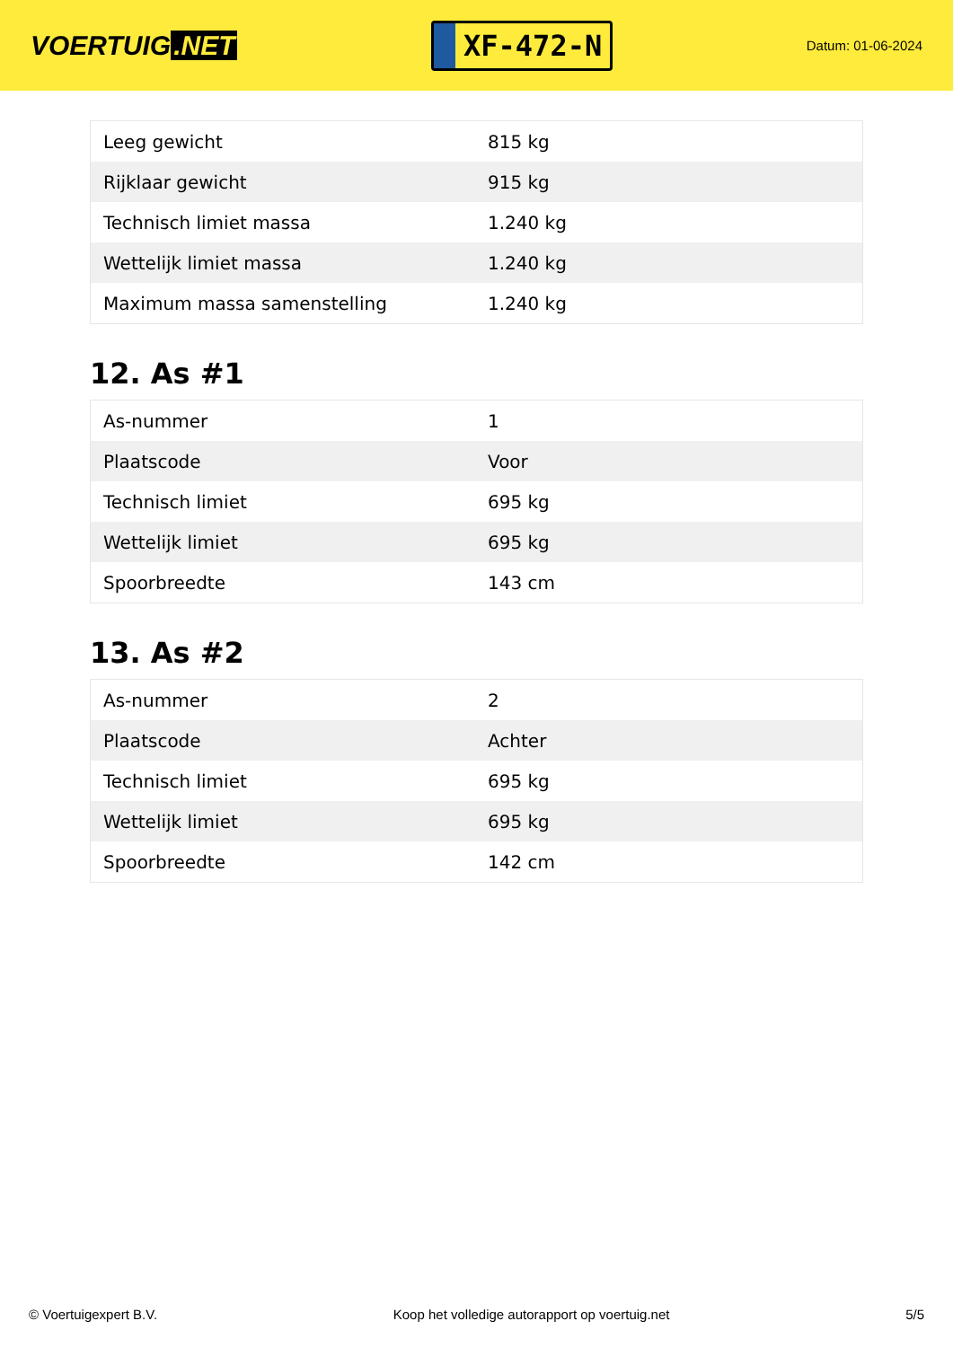VOERTUIG.NET
XF-472-N
Datum: 01-06-2024
| Leeg gewicht | 815 kg |
| Rijklaar gewicht | 915 kg |
| Technisch limiet massa | 1.240 kg |
| Wettelijk limiet massa | 1.240 kg |
| Maximum massa samenstelling | 1.240 kg |
12. As #1
| As-nummer | 1 |
| Plaatscode | Voor |
| Technisch limiet | 695 kg |
| Wettelijk limiet | 695 kg |
| Spoorbreedte | 143 cm |
13. As #2
| As-nummer | 2 |
| Plaatscode | Achter |
| Technisch limiet | 695 kg |
| Wettelijk limiet | 695 kg |
| Spoorbreedte | 142 cm |
© Voertuigexpert B.V. Koop het volledige autorapport op voertuig.net 5/5